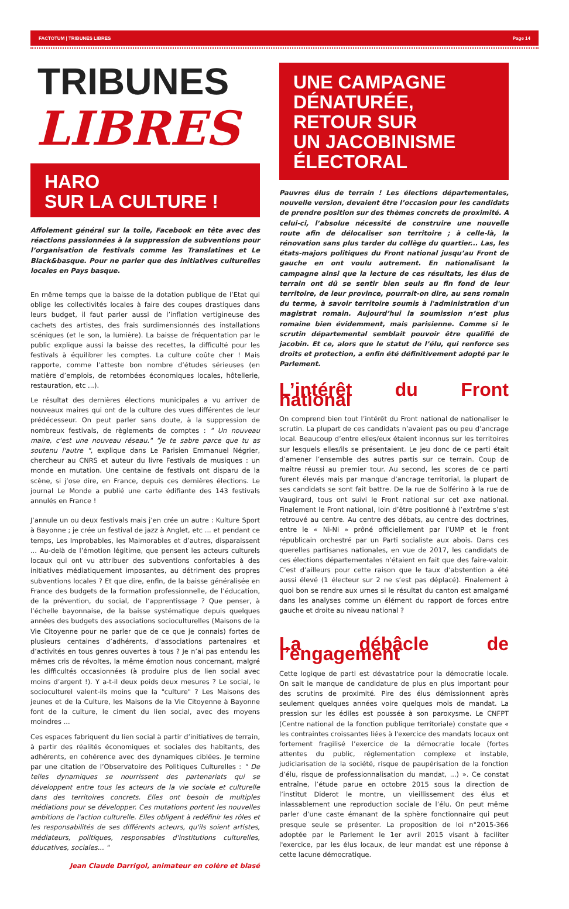FACTOTUM | TRIBUNES LIBRES Page 14
TRIBUNES
LIBRES
HARO
SUR LA CULTURE !
Affolement général sur la toile, Facebook en tête avec des réactions passionnées à la suppression de subventions pour l’organisation de festivals comme les Translatines et Le Black&basque. Pour ne parler que des initiatives culturelles locales en Pays basque.
En même temps que la baisse de la dotation publique de l’Etat qui oblige les collectivités locales à faire des coupes drastiques dans leurs budget, il faut parler aussi de l’inflation vertigineuse des cachets des artistes, des frais surdimensionnés des installations scéniques (et le son, la lumière). La baisse de fréquentation par le public explique aussi la baisse des recettes, la difficulté pour les festivals à équilibrer les comptes. La culture coûte cher ! Mais rapporte, comme l’atteste bon nombre d’études sérieuses (en matière d’emplois, de retombées économiques locales, hôtellerie, restauration, etc ...).
Le résultat des dernières élections municipales a vu arriver de nouveaux maires qui ont de la culture des vues différentes de leur prédécesseur. On peut parler sans doute, à la suppression de nombreux festivals, de règlements de comptes : " Un nouveau maire, c'est une nouveau réseau." "Je te sabre parce que tu as soutenu l'autre ", explique dans Le Parisien Emmanuel Négrier, chercheur au CNRS et auteur du livre Festivals de musiques : un monde en mutation. Une centaine de festivals ont disparu de la scène, si j’ose dire, en France, depuis ces dernières élections. Le journal Le Monde a publié une carte édifiante des 143 festivals annulés en France !
J’annule un ou deux festivals mais j’en crée un autre : Kulture Sport à Bayonne ; je crée un festival de jazz à Anglet, etc ... et pendant ce temps, Les Improbables, les Maimorables et d’autres, disparaissent ... Au-delà de l’émotion légitime, que pensent les acteurs culturels locaux qui ont vu attribuer des subventions confortables à des initiatives médiatiquement imposantes, au détriment des propres subventions locales ? Et que dire, enfin, de la baisse généralisée en France des budgets de la formation professionnelle, de l’éducation, de la prévention, du social, de l’apprentissage ? Que penser, à l’échelle bayonnaise, de la baisse systématique depuis quelques années des budgets des associations socioculturelles (Maisons de la Vie Citoyenne pour ne parler que de ce que je connais) fortes de plusieurs centaines d’adhérents, d’associations partenaires et d’activités en tous genres ouvertes à tous ? Je n’ai pas entendu les mêmes cris de révoltes, la même émotion nous concernant, malgré les difficultés occasionnées (à produire plus de lien social avec moins d’argent !). Y a-t-il deux poids deux mesures ? Le social, le socioculturel valent-ils moins que la "culture" ? Les Maisons des jeunes et de la Culture, les Maisons de la Vie Citoyenne à Bayonne font de la culture, le ciment du lien social, avec des moyens moindres ...
Ces espaces fabriquent du lien social à partir d’initiatives de terrain, à partir des réalités économiques et sociales des habitants, des adhérents, en cohérence avec des dynamiques ciblées. Je termine par une citation de l’Observatoire des Politiques Culturelles : " De telles dynamiques se nourrissent des partenariats qui se développent entre tous les acteurs de la vie sociale et culturelle dans des territoires concrets. Elles ont besoin de multiples médiations pour se développer. Ces mutations portent les nouvelles ambitions de l'action culturelle. Elles obligent à redéfinir les rôles et les responsabilités de ses différents acteurs, qu'ils soient artistes, médiateurs, politiques, responsables d'institutions culturelles, éducatives, sociales... "
Jean Claude Darrigol, animateur en colère et blasé
UNE CAMPAGNE
DÉNATURÉE,
RETOUR SUR
UN JACOBINISME
ÉLECTORAL
Pauvres élus de terrain ! Les élections départementales, nouvelle version, devaient être l’occasion pour les candidats de prendre position sur des thèmes concrets de proximité. A celui-ci, l’absolue nécessité de construire une nouvelle route afin de délocaliser son territoire ; à celle-là, la rénovation sans plus tarder du collège du quartier... Las, les états-majors politiques du Front national jusqu’au Front de gauche en ont voulu autrement. En nationalisant la campagne ainsi que la lecture de ces résultats, les élus de terrain ont dû se sentir bien seuls au fin fond de leur territoire, de leur province, pourrait-on dire, au sens romain du terme, à savoir territoire soumis à l'administration d'un magistrat romain. Aujourd’hui la soumission n’est plus romaine bien évidemment, mais parisienne. Comme si le scrutin départemental semblait pouvoir être qualifié de jacobin. Et ce, alors que le statut de l’élu, qui renforce ses droits et protection, a enfin été définitivement adopté par le Parlement.
L’intérêt du Front national
On comprend bien tout l’intérêt du Front national de nationaliser le scrutin. La plupart de ces candidats n’avaient pas ou peu d’ancrage local. Beaucoup d’entre elles/eux étaient inconnus sur les territoires sur lesquels elles/ils se présentaient. Le jeu donc de ce parti était d’amener l’ensemble des autres partis sur ce terrain. Coup de maître réussi au premier tour. Au second, les scores de ce parti furent élevés mais par manque d’ancrage territorial, la plupart de ses candidats se sont fait battre. De la rue de Solférino à la rue de Vaugirard, tous ont suivi le Front national sur cet axe national. Finalement le Front national, loin d’être positionné à l’extrême s’est retrouvé au centre. Au centre des débats, au centre des doctrines, entre le « Ni-Ni » prôné officiellement par l’UMP et le front républicain orchestré par un Parti socialiste aux abois. Dans ces querelles partisanes nationales, en vue de 2017, les candidats de ces élections départementales n’étaient en fait que des faire-valoir. C’est d’ailleurs pour cette raison que le taux d’abstention a été aussi élevé (1 électeur sur 2 ne s’est pas déplacé). Finalement à quoi bon se rendre aux urnes si le résultat du canton est amalgamé dans les analyses comme un élément du rapport de forces entre gauche et droite au niveau national ?
La débâcle de l’engagement
Cette logique de parti est dévastatrice pour la démocratie locale. On sait le manque de candidature de plus en plus important pour des scrutins de proximité. Pire des élus démissionnent après seulement quelques années voire quelques mois de mandat. La pression sur les édiles est poussée à son paroxysme. Le CNFPT (Centre national de la fonction publique territoriale) constate que « les contraintes croissantes liées à l'exercice des mandats locaux ont fortement fragilisé l’exercice de la démocratie locale (fortes attentes du public, réglementation complexe et instable, judiciarisation de la société, risque de paupérisation de la fonction d’élu, risque de professionnalisation du mandat, ...) ». Ce constat entraîne, l’étude parue en octobre 2015 sous la direction de l’institut Diderot le montre, un vieillissement des élus et inlassablement une reproduction sociale de l’élu. On peut même parler d’une caste émanant de la sphère fonctionnaire qui peut presque seule se présenter. La proposition de loi n°2015-366 adoptée par le Parlement le 1er avril 2015 visant à faciliter l'exercice, par les élus locaux, de leur mandat est une réponse à cette lacune démocratique.